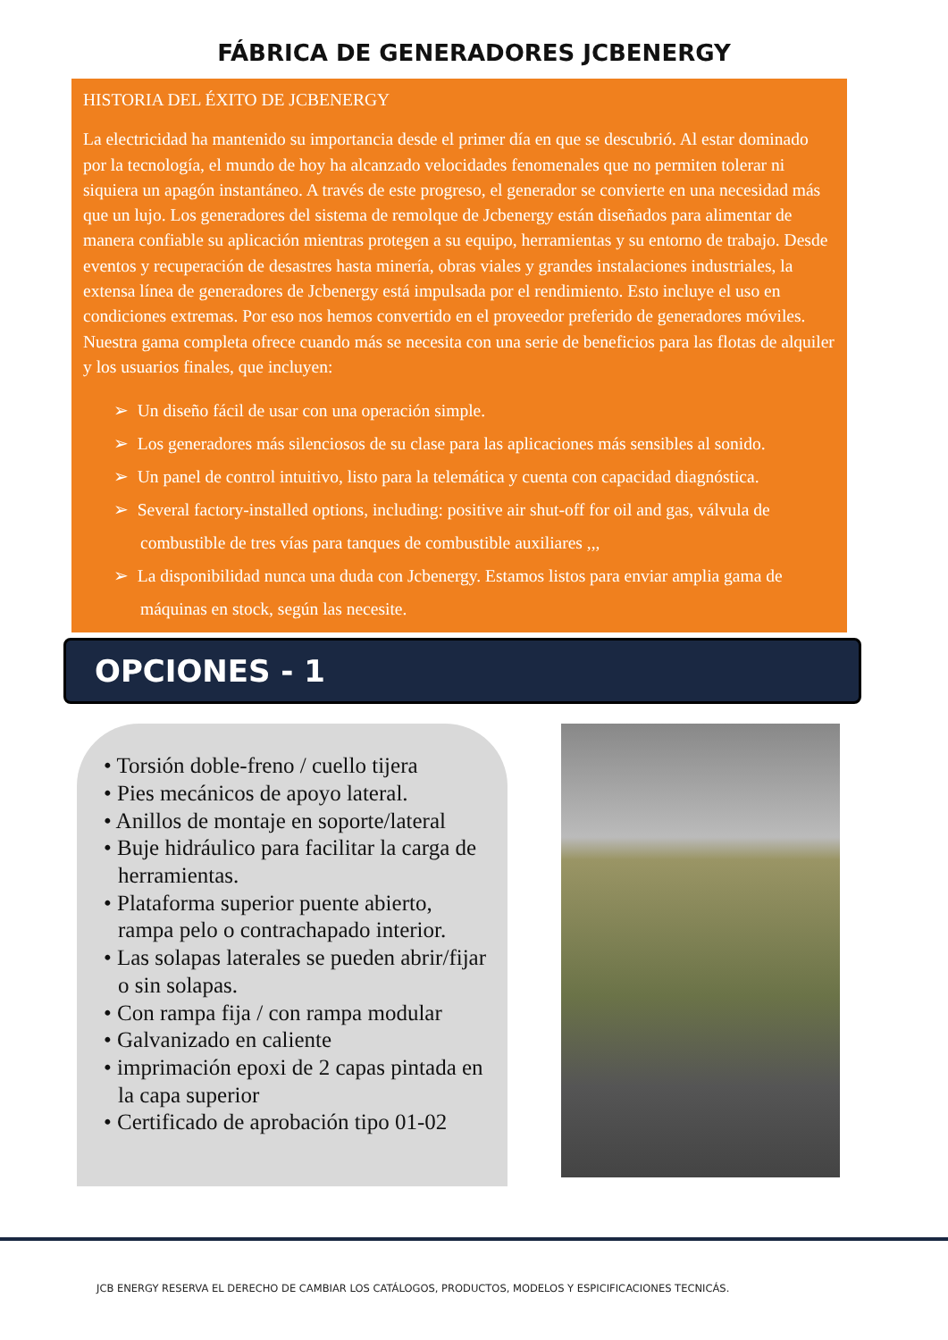FÁBRICA DE GENERADORES JCBENERGY
HISTORIA DEL ÉXITO DE JCBENERGY
La electricidad ha mantenido su importancia desde el primer día en que se descubrió. Al estar dominado por la tecnología, el mundo de hoy ha alcanzado velocidades fenomenales que no permiten tolerar ni siquiera un apagón instantáneo. A través de este progreso, el generador se convierte en una necesidad más que un lujo. Los generadores del sistema de remolque de Jcbenergy están diseñados para alimentar de manera confiable su aplicación mientras protegen a su equipo, herramientas y su entorno de trabajo. Desde eventos y recuperación de desastres hasta minería, obras viales y grandes instalaciones industriales, la extensa línea de generadores de Jcbenergy está impulsada por el rendimiento. Esto incluye el uso en condiciones extremas. Por eso nos hemos convertido en el proveedor preferido de generadores móviles. Nuestra gama completa ofrece cuando más se necesita con una serie de beneficios para las flotas de alquiler y los usuarios finales, que incluyen:
➢ Un diseño fácil de usar con una operación simple.
➢ Los generadores más silenciosos de su clase para las aplicaciones más sensibles al sonido.
➢ Un panel de control intuitivo, listo para la telemática y cuenta con capacidad diagnóstica.
➢ Several factory-installed options, including: positive air shut-off for oil and gas, válvula de combustible de tres vías para tanques de combustible auxiliares ,,,
➢ La disponibilidad nunca una duda con Jcbenergy. Estamos listos para enviar amplia gama de máquinas en stock, según las necesite.
OPCIONES - 1
• Torsión doble-freno / cuello tijera
• Pies mecánicos de apoyo lateral.
• Anillos de montaje en soporte/lateral
• Buje hidráulico para facilitar la carga de herramientas.
• Plataforma superior puente abierto, rampa pelo o contrachapado interior.
• Las solapas laterales se pueden abrir/fijar o sin solapas.
• Con rampa fija / con rampa modular
• Galvanizado en caliente
• imprimación epoxi de 2 capas pintada en la capa superior
• Certificado de aprobación tipo 01-02
JCB ENERGY RESERVA EL DERECHO DE CAMBIAR LOS CATÁLOGOS, PRODUCTOS, MODELOS Y ESPICIFICACIONES TECNICÁS.